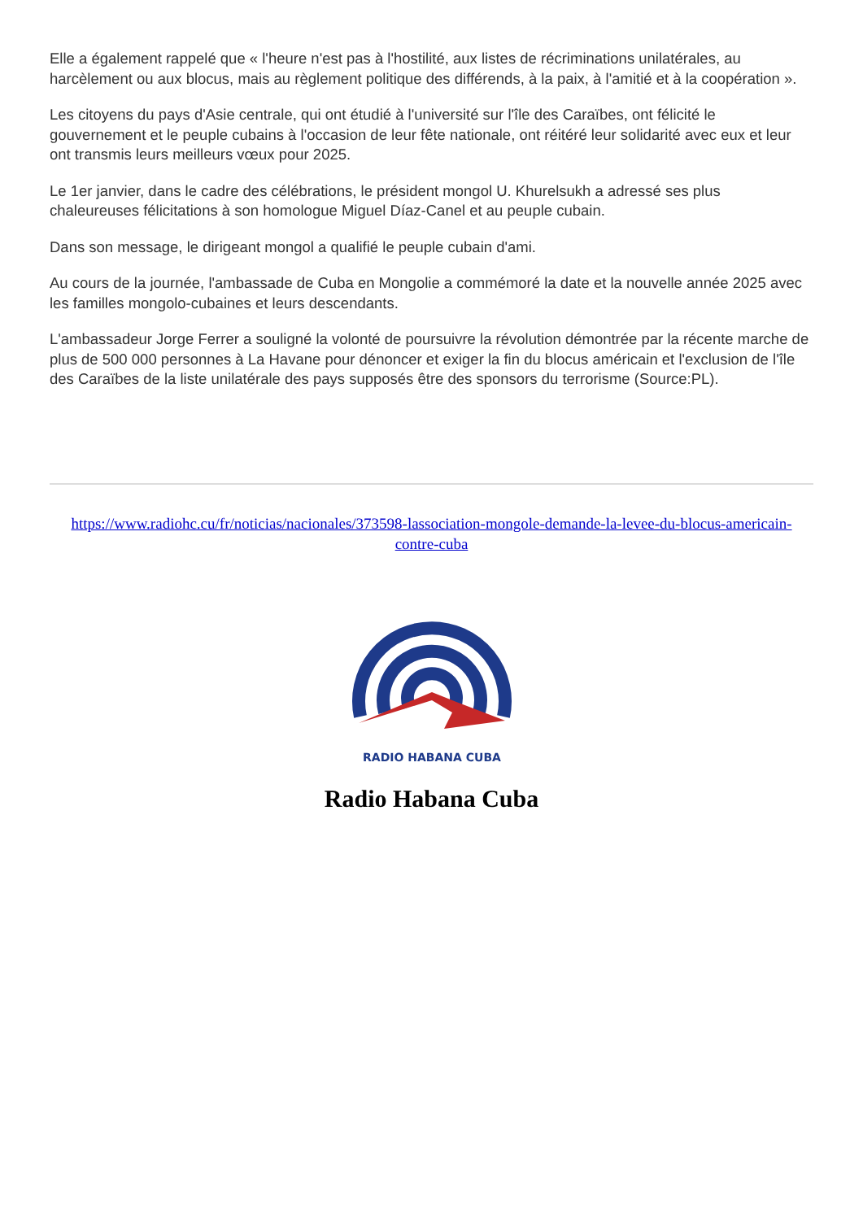Elle a également rappelé que « l'heure n'est pas à l'hostilité, aux listes de récriminations unilatérales, au harcèlement ou aux blocus, mais au règlement politique des différends, à la paix, à l'amitié et à la coopération ».
Les citoyens du pays d'Asie centrale, qui ont étudié à l'université sur l'île des Caraïbes, ont félicité le gouvernement et le peuple cubains à l'occasion de leur fête nationale, ont réitéré leur solidarité avec eux et leur ont transmis leurs meilleurs vœux pour 2025.
Le 1er janvier, dans le cadre des célébrations, le président mongol U. Khurelsukh a adressé ses plus chaleureuses félicitations à son homologue Miguel Díaz-Canel et au peuple cubain.
Dans son message, le dirigeant mongol a qualifié le peuple cubain d'ami.
Au cours de la journée, l'ambassade de Cuba en Mongolie a commémoré la date et la nouvelle année 2025 avec les familles mongolo-cubaines et leurs descendants.
L'ambassadeur Jorge Ferrer a souligné la volonté de poursuivre la révolution démontrée par la récente marche de plus de 500 000 personnes à La Havane pour dénoncer et exiger la fin du blocus américain et l'exclusion de l'île des Caraïbes de la liste unilatérale des pays supposés être des sponsors du terrorisme (Source:PL).
https://www.radiohc.cu/fr/noticias/nacionales/373598-lassociation-mongole-demande-la-levee-du-blocus-americain-contre-cuba
RADIO HABANA CUBA
Radio Habana Cuba